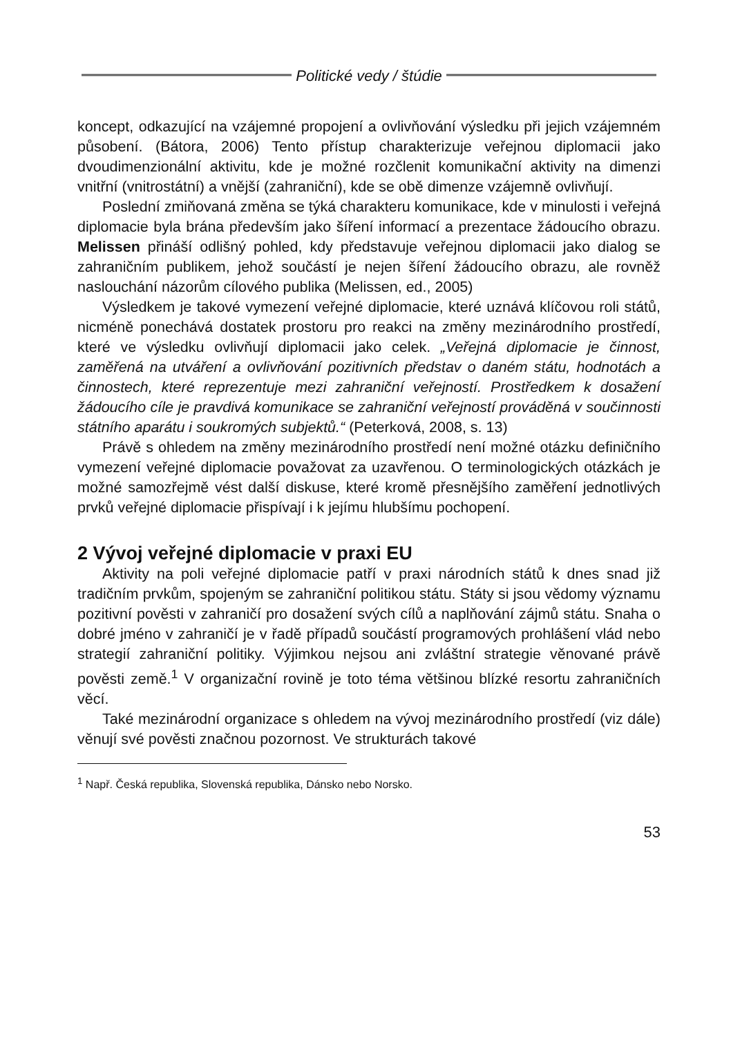Politické vedy / štúdie
koncept, odkazující na vzájemné propojení a ovlivňování výsledku při jejich vzájemném působení. (Bátora, 2006) Tento přístup charakterizuje veřejnou diplomacii jako dvoudimenzionální aktivitu, kde je možné rozčlenit komunikační aktivity na dimenzi vnitřní (vnitrostátní) a vnější (zahraniční), kde se obě dimenze vzájemně ovlivňují.
Poslední zmiňovaná změna se týká charakteru komunikace, kde v minulosti i veřejná diplomacie byla brána především jako šíření informací a prezentace žádoucího obrazu. Melissen přináší odlišný pohled, kdy představuje veřejnou diplomacii jako dialog se zahraničním publikem, jehož součástí je nejen šíření žádoucího obrazu, ale rovněž naslouchání názorům cílového publika (Melissen, ed., 2005)
Výsledkem je takové vymezení veřejné diplomacie, které uznává klíčovou roli států, nicméně ponechává dostatek prostoru pro reakci na změny mezinárodního prostředí, které ve výsledku ovlivňují diplomacii jako celek. „Veřejná diplomacie je činnost, zaměřená na utváření a ovlivňování pozitivních představ o daném státu, hodnotách a činnostech, které reprezentuje mezi zahraniční veřejností. Prostředkem k dosažení žádoucího cíle je pravdivá komunikace se zahraniční veřejností prováděná v součinnosti státního aparátu i soukromých subjektů.“ (Peterková, 2008, s. 13)
Právě s ohledem na změny mezinárodního prostředí není možné otázku definičního vymezení veřejné diplomacie považovat za uzavřenou. O terminologických otázkách je možné samozřejmě vést další diskuse, které kromě přesnějšího zaměření jednotlivých prvků veřejné diplomacie přispívají i k jejímu hlubšímu pochopení.
2 Vývoj veřejné diplomacie v praxi EU
Aktivity na poli veřejné diplomacie patří v praxi národních států k dnes snad již tradičním prvkům, spojeným se zahraniční politikou státu. Státy si jsou vědomy významu pozitivní pověsti v zahraničí pro dosažení svých cílů a naplňování zájmů státu. Snaha o dobré jméno v zahraničí je v řadě případů součástí programových prohlášení vlád nebo strategií zahraniční politiky. Výjimkou nejsou ani zvláštní strategie věnované právě pověsti země.<sup>1</sup> V organizační rovině je toto téma většinou blízké resortu zahraničních věcí.
Také mezinárodní organizace s ohledem na vývoj mezinárodního prostředí (viz dále) věnují své pověsti značnou pozornost. Ve strukturách takové
<sup>1</sup> Např. Česká republika, Slovenská republika, Dánsko nebo Norsko.
53